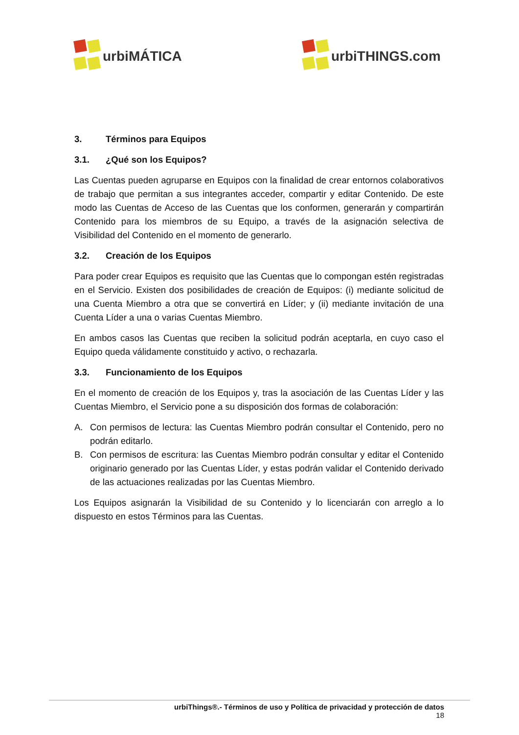urbiMÁTICA
urbiTHINGS.com
3. Términos para Equipos
3.1. ¿Qué son los Equipos?
Las Cuentas pueden agruparse en Equipos con la finalidad de crear entornos colaborativos de trabajo que permitan a sus integrantes acceder, compartir y editar Contenido. De este modo las Cuentas de Acceso de las Cuentas que los conformen, generarán y compartirán Contenido para los miembros de su Equipo, a través de la asignación selectiva de Visibilidad del Contenido en el momento de generarlo.
3.2. Creación de los Equipos
Para poder crear Equipos es requisito que las Cuentas que lo compongan estén registradas en el Servicio. Existen dos posibilidades de creación de Equipos: (i) mediante solicitud de una Cuenta Miembro a otra que se convertirá en Líder; y (ii) mediante invitación de una Cuenta Líder a una o varias Cuentas Miembro.
En ambos casos las Cuentas que reciben la solicitud podrán aceptarla, en cuyo caso el Equipo queda válidamente constituido y activo, o rechazarla.
3.3. Funcionamiento de los Equipos
En el momento de creación de los Equipos y, tras la asociación de las Cuentas Líder y las Cuentas Miembro, el Servicio pone a su disposición dos formas de colaboración:
A. Con permisos de lectura: las Cuentas Miembro podrán consultar el Contenido, pero no podrán editarlo.
B. Con permisos de escritura: las Cuentas Miembro podrán consultar y editar el Contenido originario generado por las Cuentas Líder, y estas podrán validar el Contenido derivado de las actuaciones realizadas por las Cuentas Miembro.
Los Equipos asignarán la Visibilidad de su Contenido y lo licenciarán con arreglo a lo dispuesto en estos Términos para las Cuentas.
urbiThings®.- Términos de uso y Política de privacidad y protección de datos
18